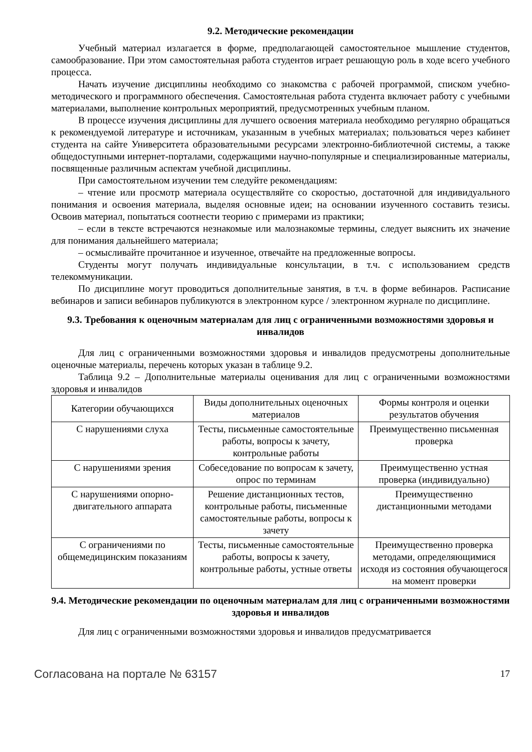9.2. Методические рекомендации
Учебный материал излагается в форме, предполагающей самостоятельное мышление студентов, самообразование. При этом самостоятельная работа студентов играет решающую роль в ходе всего учебного процесса.
Начать изучение дисциплины необходимо со знакомства с рабочей программой, списком учебно-методического и программного обеспечения. Самостоятельная работа студента включает работу с учебными материалами, выполнение контрольных мероприятий, предусмотренных учебным планом.
В процессе изучения дисциплины для лучшего освоения материала необходимо регулярно обращаться к рекомендуемой литературе и источникам, указанным в учебных материалах; пользоваться через кабинет студента на сайте Университета образовательными ресурсами электронно-библиотечной системы, а также общедоступными интернет-порталами, содержащими научно-популярные и специализированные материалы, посвященные различным аспектам учебной дисциплины.
При самостоятельном изучении тем следуйте рекомендациям:
– чтение или просмотр материала осуществляйте со скоростью, достаточной для индивидуального понимания и освоения материала, выделяя основные идеи; на основании изученного составить тезисы. Освоив материал, попытаться соотнести теорию с примерами из практики;
– если в тексте встречаются незнакомые или малознакомые термины, следует выяснить их значение для понимания дальнейшего материала;
– осмысливайте прочитанное и изученное, отвечайте на предложенные вопросы.
Студенты могут получать индивидуальные консультации, в т.ч. с использованием средств телекоммуникации.
По дисциплине могут проводиться дополнительные занятия, в т.ч. в форме вебинаров. Расписание вебинаров и записи вебинаров публикуются в электронном курсе / электронном журнале по дисциплине.
9.3. Требования к оценочным материалам для лиц с ограниченными возможностями здоровья и инвалидов
Для лиц с ограниченными возможностями здоровья и инвалидов предусмотрены дополнительные оценочные материалы, перечень которых указан в таблице 9.2.
Таблица 9.2 – Дополнительные материалы оценивания для лиц с ограниченными возможностями здоровья и инвалидов
| Категории обучающихся | Виды дополнительных оценочных материалов | Формы контроля и оценки результатов обучения |
| С нарушениями слуха | Тесты, письменные самостоятельные работы, вопросы к зачету, контрольные работы | Преимущественно письменная проверка |
| С нарушениями зрения | Собеседование по вопросам к зачету, опрос по терминам | Преимущественно устная проверка (индивидуально) |
| С нарушениями опорно-двигательного аппарата | Решение дистанционных тестов, контрольные работы, письменные самостоятельные работы, вопросы к зачету | Преимущественно дистанционными методами |
| С ограничениями по общемедицинским показаниям | Тесты, письменные самостоятельные работы, вопросы к зачету, контрольные работы, устные ответы | Преимущественно проверка методами, определяющимися исходя из состояния обучающегося на момент проверки |
9.4. Методические рекомендации по оценочным материалам для лиц с ограниченными возможностями здоровья и инвалидов
Для лиц с ограниченными возможностями здоровья и инвалидов предусматривается
Согласована на портале № 63157 17